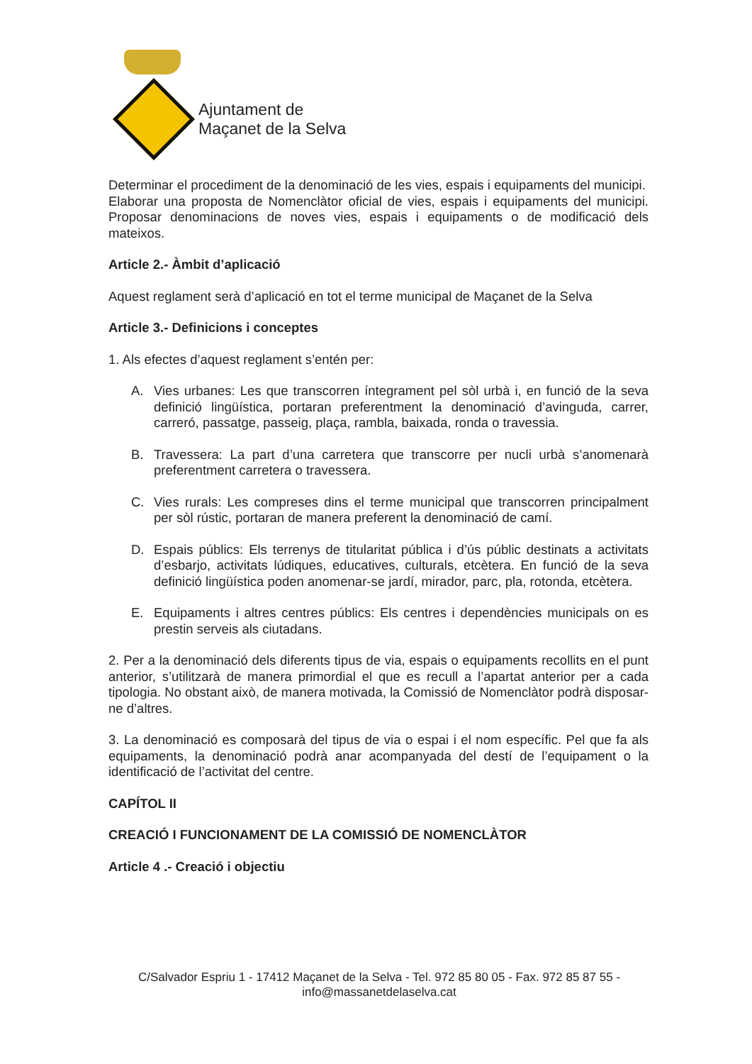Ajuntament de
Maçanet de la Selva
Determinar el procediment de la denominació de les vies, espais i equipaments del municipi.
Elaborar una proposta de Nomenclàtor oficial de vies, espais i equipaments del municipi. Proposar denominacions de noves vies, espais i equipaments o de modificació dels mateixos.
Article 2.- Àmbit d’aplicació
Aquest reglament serà d’aplicació en tot el terme municipal de Maçanet de la Selva
Article 3.- Definicions i conceptes
1. Als efectes d’aquest reglament s’entén per:
A. Vies urbanes: Les que transcorren íntegrament pel sòl urbà i, en funció de la seva definició lingüística, portaran preferentment la denominació d’avinguda, carrer, carreró, passatge, passeig, plaça, rambla, baixada, ronda o travessia.
B. Travessera: La part d’una carretera que transcorre per nucli urbà s’anomenarà preferentment carretera o travessera.
C. Vies rurals: Les compreses dins el terme municipal que transcorren principalment per sòl rústic, portaran de manera preferent la denominació de camí.
D. Espais públics: Els terrenys de titularitat pública i d’ús públic destinats a activitats d’esbarjo, activitats lúdiques, educatives, culturals, etcètera. En funció de la seva definició lingüística poden anomenar-se jardí, mirador, parc, pla, rotonda, etcètera.
E. Equipaments i altres centres públics: Els centres i dependències municipals on es prestin serveis als ciutadans.
2. Per a la denominació dels diferents tipus de via, espais o equipaments recollits en el punt anterior, s’utilitzarà de manera primordial el que es recull a l’apartat anterior per a cada tipologia. No obstant això, de manera motivada, la Comissió de Nomenclàtor podrà disposar-ne d’altres.
3. La denominació es composarà del tipus de via o espai i el nom específic. Pel que fa als equipaments, la denominació podrà anar acompanyada del destí de l’equipament o la identificació de l’activitat del centre.
CAPÍTOL II
CREACIÓ I FUNCIONAMENT DE LA COMISSIÓ DE NOMENCLÀTOR
Article 4 .- Creació i objectiu
C/Salvador Espriu 1 - 17412 Maçanet de la Selva - Tel. 972 85 80 05 - Fax. 972 85 87 55 -
info@massanetdelaselva.cat